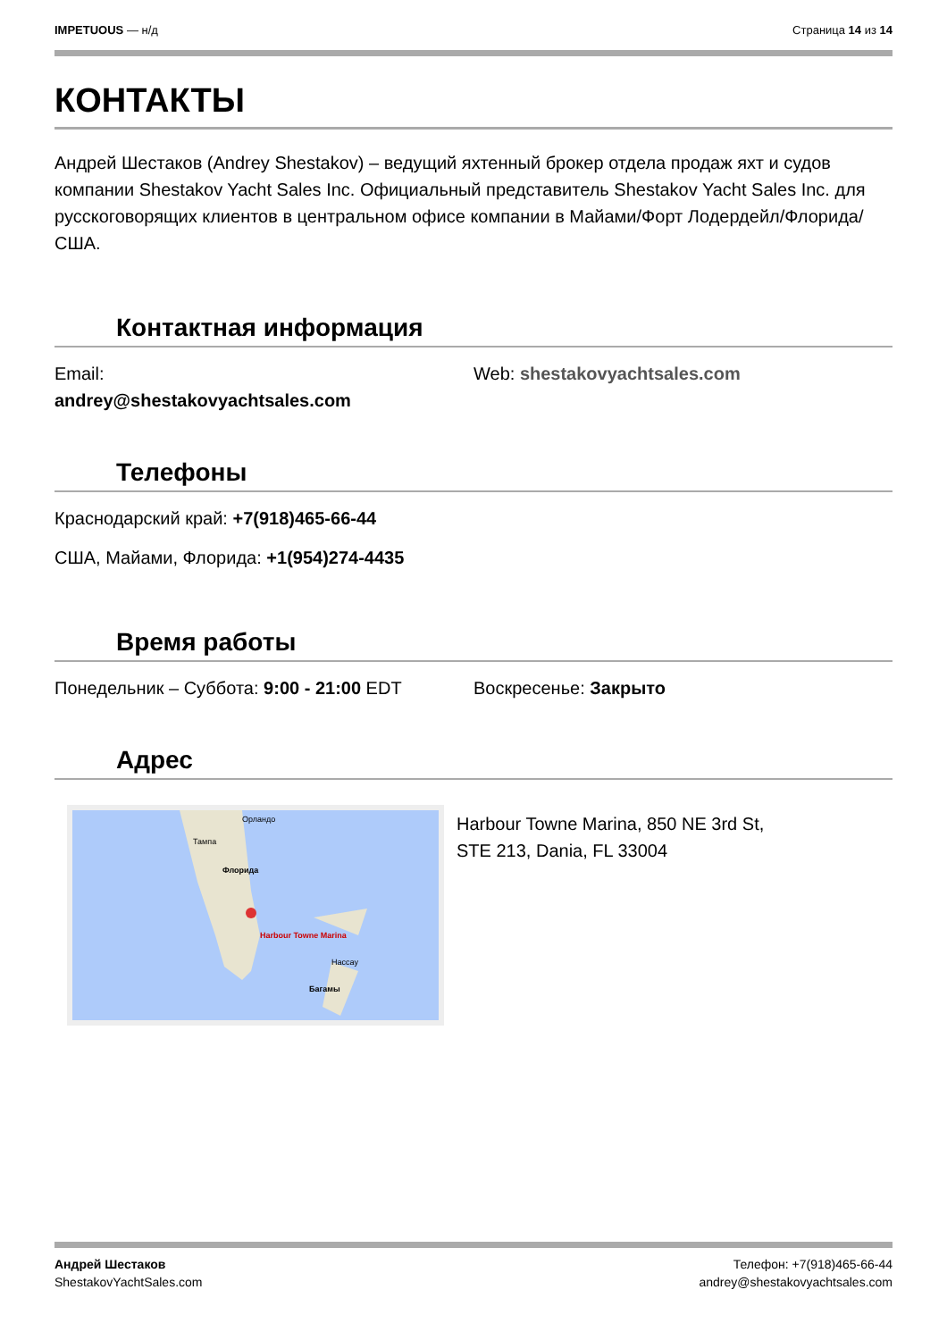IMPETUOUS — н/д Страница 14 из 14
КОНТАКТЫ
Андрей Шестаков (Andrey Shestakov) – ведущий яхтенный брокер отдела продаж яхт и судов компании Shestakov Yacht Sales Inc. Официальный представитель Shestakov Yacht Sales Inc. для русскоговорящих клиентов в центральном офисе компании в Майами/Форт Лодердейл/Флорида/США.
Контактная информация
Email:
andrey@shestakovyachtsales.com
Web: shestakovyachtsales.com
Телефоны
Краснодарский край: +7(918)465-66-44
США, Майами, Флорида: +1(954)274-4435
Время работы
Понедельник – Суббота: 9:00 - 21:00 EDT Воскресенье: Закрыто
Адрес
Орландо
Тампа
Флорида
Harbour Towne Marina
Нассау
Багамы
Harbour Towne Marina, 850 NE 3rd St,
STE 213, Dania, FL 33004
Андрей Шестаков
ShestakovYachtSales.com
Телефон: +7(918)465-66-44
andrey@shestakovyachtsales.com